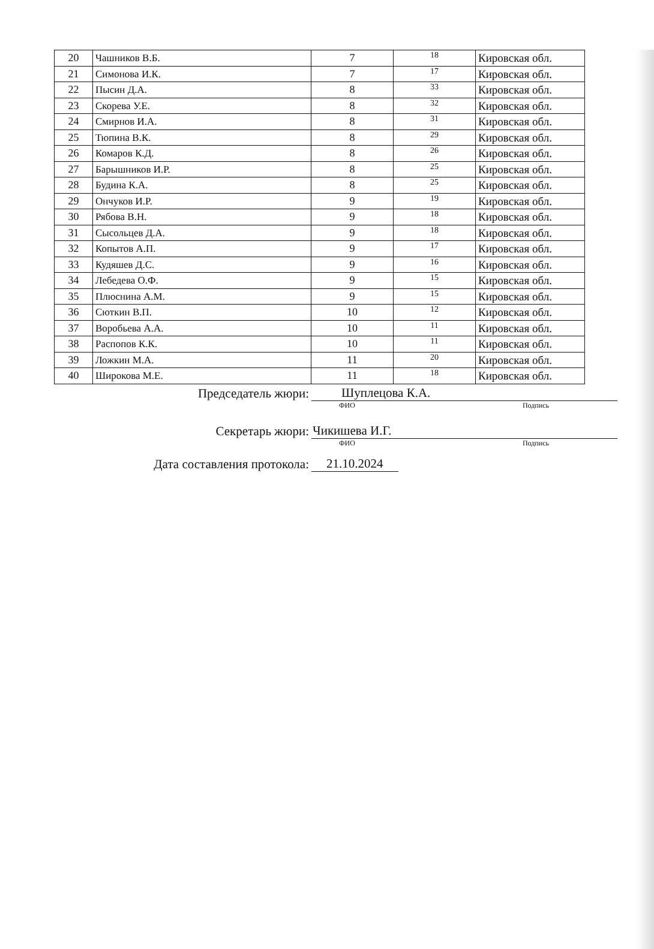| 20 | Чашников В.Б. | 7 | 18 | Кировская обл. |
| 21 | Симонова И.К. | 7 | 17 | Кировская обл. |
| 22 | Пысин Д.А. | 8 | 33 | Кировская обл. |
| 23 | Скорева У.Е. | 8 | 32 | Кировская обл. |
| 24 | Смирнов И.А. | 8 | 31 | Кировская обл. |
| 25 | Тюпина В.К. | 8 | 29 | Кировская обл. |
| 26 | Комаров К.Д. | 8 | 26 | Кировская обл. |
| 27 | Барышников И.Р. | 8 | 25 | Кировская обл. |
| 28 | Будина К.А. | 8 | 25 | Кировская обл. |
| 29 | Ончуков И.Р. | 9 | 19 | Кировская обл. |
| 30 | Рябова В.Н. | 9 | 18 | Кировская обл. |
| 31 | Сысольцев Д.А. | 9 | 18 | Кировская обл. |
| 32 | Копытов А.П. | 9 | 17 | Кировская обл. |
| 33 | Кудяшев Д.С. | 9 | 16 | Кировская обл. |
| 34 | Лебедева О.Ф. | 9 | 15 | Кировская обл. |
| 35 | Плюснина А.М. | 9 | 15 | Кировская обл. |
| 36 | Сюткин В.П. | 10 | 12 | Кировская обл. |
| 37 | Воробьева А.А. | 10 | 11 | Кировская обл. |
| 38 | Распопов К.К. | 10 | 11 | Кировская обл. |
| 39 | Ложкин М.А. | 11 | 20 | Кировская обл. |
| 40 | Широкова М.Е. | 11 | 18 | Кировская обл. |
Председатель жюри:
Шуплецова К.А.
ФИО Подпись
Секретарь жюри:
Чикишева И.Г.
ФИО Подпись
Дата составления протокола:
21.10.2024